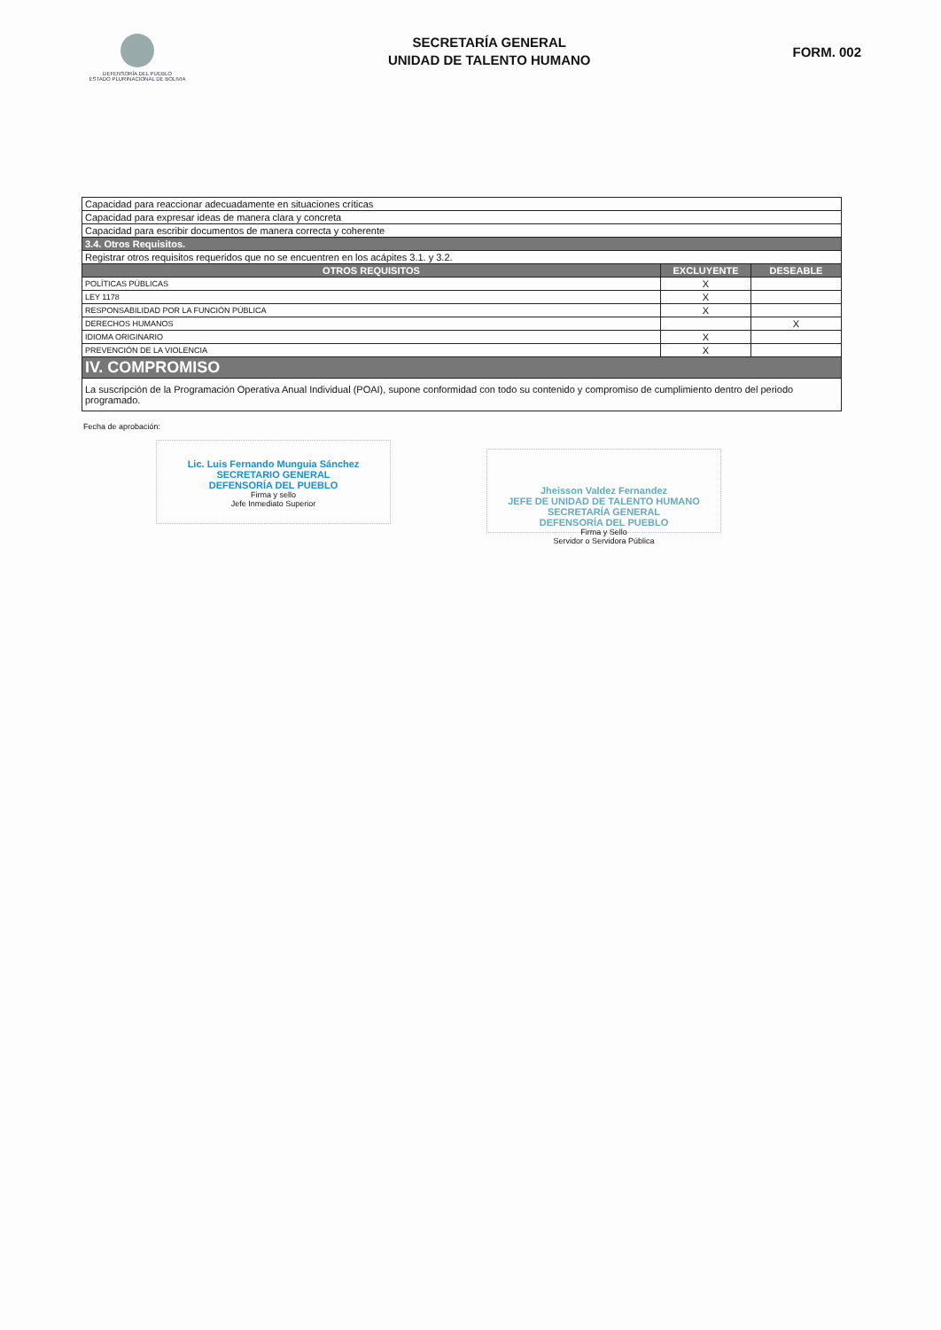DEFENSORÍA DEL PUEBLO
ESTADO PLURINACIONAL DE BOLIVIA
SECRETARÍA GENERAL
UNIDAD DE TALENTO HUMANO
FORM. 002
| Capacidad para reaccionar adecuadamente en situaciones críticas | | |
| Capacidad para expresar ideas de manera clara y concreta | | |
| Capacidad para escribir documentos de manera correcta y coherente | | |
| 3.4. Otros Requisitos. | | |
| Registrar otros requisitos requeridos que no se encuentren en los acápites 3.1. y 3.2. | | |
| OTROS REQUISITOS | EXCLUYENTE | DESEABLE |
| POLÍTICAS PÚBLICAS | X | |
| LEY 1178 | X | |
| RESPONSABILIDAD POR LA FUNCIÓN PÚBLICA | X | |
| DERECHOS HUMANOS | | X |
| IDIOMA ORIGINARIO | X | |
| PREVENCIÓN DE LA VIOLENCIA | X | |
| IV. COMPROMISO | | |
| La suscripción de la Programación Operativa Anual Individual (POAI), supone conformidad con todo su contenido y compromiso de cumplimiento dentro del periodo programado. | | |
Fecha de aprobación:
Lic. Luis Fernando Munguia Sánchez
SECRETARIO GENERAL
DEFENSORÍA DEL PUEBLO
Firma y sello
Jefe Inmediato Superior
Jheisson Valdez Fernandez
JEFE DE UNIDAD DE TALENTO HUMANO
SECRETARÍA GENERAL
DEFENSORÍA DEL PUEBLO
Firma y Sello
Servidor o Servidora Pública